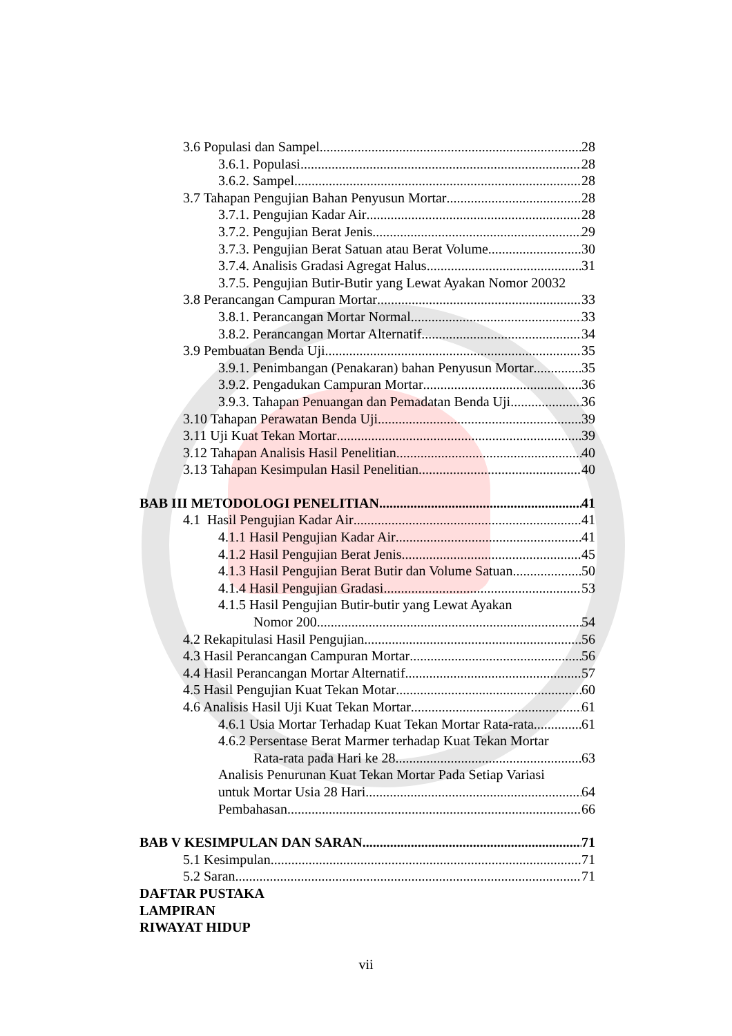3.6 Populasi dan Sampel 28
3.6.1. Populasi 28
3.6.2. Sampel 28
3.7 Tahapan Pengujian Bahan Penyusun Mortar 28
3.7.1. Pengujian Kadar Air 28
3.7.2. Pengujian Berat Jenis 29
3.7.3. Pengujian Berat Satuan atau Berat Volume 30
3.7.4. Analisis Gradasi Agregat Halus 31
3.7.5. Pengujian Butir-Butir yang Lewat Ayakan Nomor 200 32
3.8 Perancangan Campuran Mortar 33
3.8.1. Perancangan Mortar Normal 33
3.8.2. Perancangan Mortar Alternatif 34
3.9 Pembuatan Benda Uji 35
3.9.1. Penimbangan (Penakaran) bahan Penyusun Mortar 35
3.9.2. Pengadukan Campuran Mortar 36
3.9.3. Tahapan Penuangan dan Pemadatan Benda Uji 36
3.10 Tahapan Perawatan Benda Uji 39
3.11 Uji Kuat Tekan Mortar 39
3.12 Tahapan Analisis Hasil Penelitian 40
3.13 Tahapan Kesimpulan Hasil Penelitian 40
BAB III METODOLOGI PENELITIAN 41
4.1 Hasil Pengujian Kadar Air 41
4.1.1 Hasil Pengujian Kadar Air 41
4.1.2 Hasil Pengujian Berat Jenis 45
4.1.3 Hasil Pengujian Berat Butir dan Volume Satuan 50
4.1.4 Hasil Pengujian Gradasi 53
4.1.5 Hasil Pengujian Butir-butir yang Lewat Ayakan
Nomor 200 54
4.2 Rekapitulasi Hasil Pengujian 56
4.3 Hasil Perancangan Campuran Mortar 56
4.4 Hasil Perancangan Mortar Alternatif 57
4.5 Hasil Pengujian Kuat Tekan Motar 60
4.6 Analisis Hasil Uji Kuat Tekan Mortar 61
4.6.1 Usia Mortar Terhadap Kuat Tekan Mortar Rata-rata 61
4.6.2 Persentase Berat Marmer terhadap Kuat Tekan Mortar
Rata-rata pada Hari ke 28 63
Analisis Penurunan Kuat Tekan Mortar Pada Setiap Variasi
untuk Mortar Usia 28 Hari 64
Pembahasan 66
BAB V KESIMPULAN DAN SARAN 71
5.1 Kesimpulan 71
5.2 Saran 71
DAFTAR PUSTAKA
LAMPIRAN
RIWAYAT HIDUP
vii